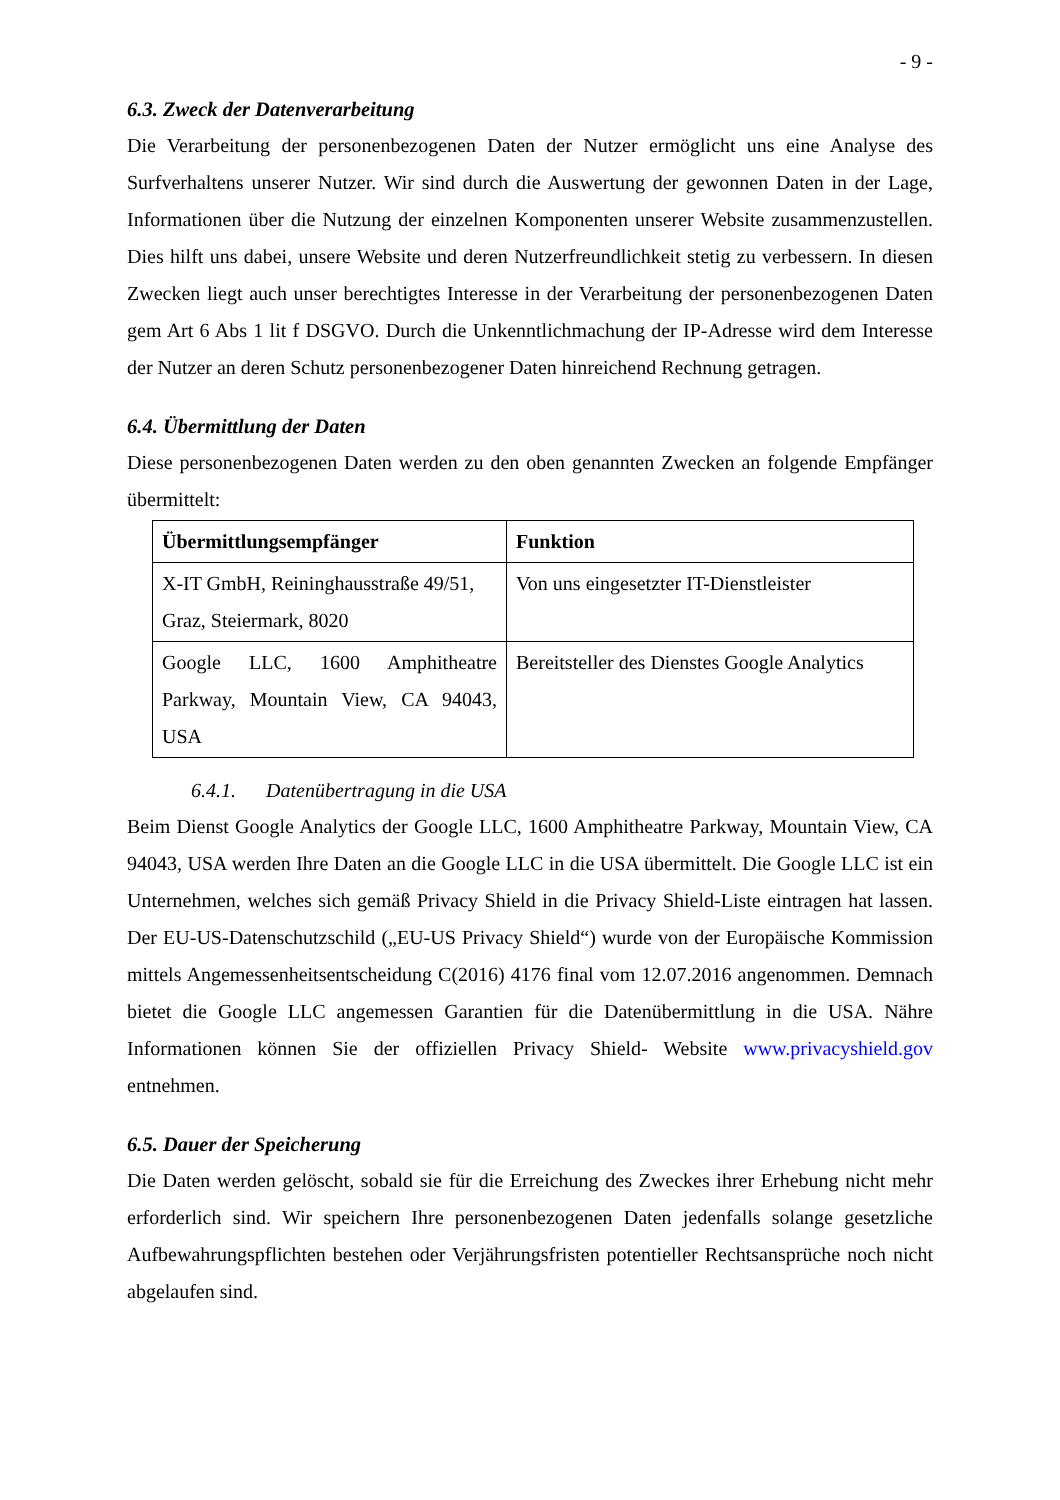- 9 -
6.3. Zweck der Datenverarbeitung
Die Verarbeitung der personenbezogenen Daten der Nutzer ermöglicht uns eine Analyse des Surfverhaltens unserer Nutzer. Wir sind durch die Auswertung der gewonnen Daten in der Lage, Informationen über die Nutzung der einzelnen Komponenten unserer Website zusam­menzustellen. Dies hilft uns dabei, unsere Website und deren Nutzerfreundlichkeit stetig zu verbessern. In diesen Zwecken liegt auch unser berechtigtes Interesse in der Verarbeitung der personenbezogenen Daten gem Art 6 Abs 1 lit f DSGVO. Durch die Unkenntlichmachung der IP-Adresse wird dem Interesse der Nutzer an deren Schutz personenbezogener Daten hinrei­chend Rechnung getragen.
6.4. Übermittlung der Daten
Diese personenbezogenen Daten werden zu den oben genannten Zwecken an folgende Emp­fänger übermittelt:
| Übermittlungsempfänger | Funktion |
| --- | --- |
| X-IT GmbH, Reininghausstraße 49/51, Graz, Steiermark, 8020 | Von uns eingesetzter IT-Dienstleister |
| Google LLC, 1600 Amphitheatre Parkway, Mountain View, CA 94043, USA | Bereitsteller des Dienstes Google Analytics |
6.4.1. Datenübertragung in die USA
Beim Dienst Google Analytics der Google LLC, 1600 Amphitheatre Parkway, Mountain View, CA 94043, USA werden Ihre Daten an die Google LLC in die USA übermittelt. Die Google LLC ist ein Unternehmen, welches sich gemäß Privacy Shield in die Privacy Shield-Liste eintragen hat lassen. Der EU-US-Datenschutzschild („EU-US Privacy Shield“) wurde von der Europäische Kommission mittels Angemessenheitsentscheidung C(2016) 4176 final vom 12.07.2016 angenommen. Demnach bietet die Google LLC angemessen Garantien für die Datenübermittlung in die USA. Nähre Informationen können Sie der offiziellen Privacy Shield- Website www.privacyshield.gov entnehmen.
6.5. Dauer der Speicherung
Die Daten werden gelöscht, sobald sie für die Erreichung des Zweckes ihrer Erhebung nicht mehr erforderlich sind. Wir speichern Ihre personenbezogenen Daten jedenfalls solange ge­setzliche Aufbewahrungspflichten bestehen oder Verjährungsfristen potentieller Rechtsan­sprüche noch nicht abgelaufen sind.